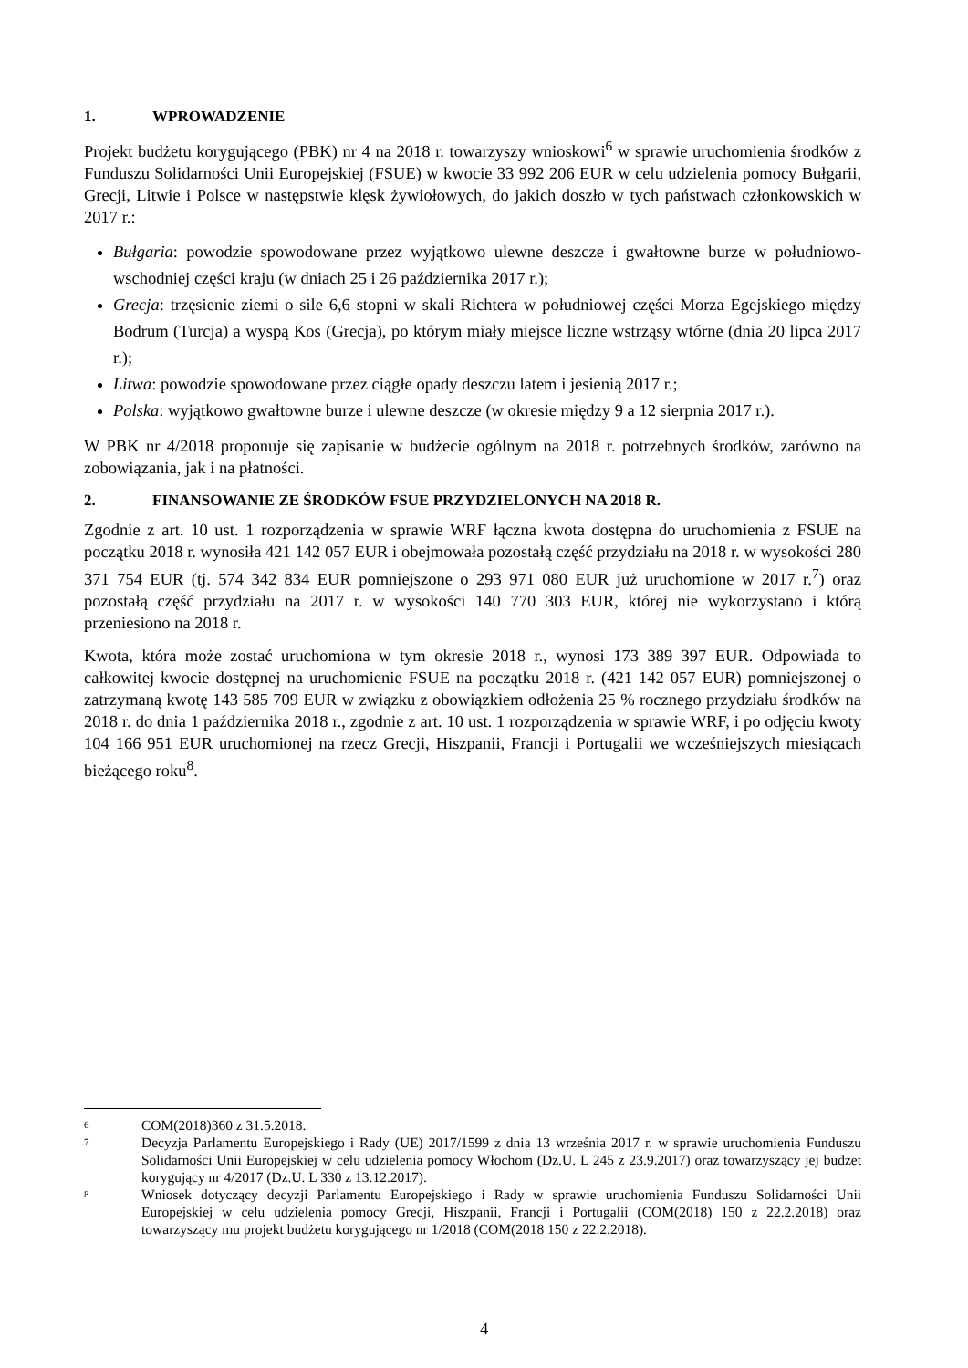1. WPROWADZENIE
Projekt budżetu korygującego (PBK) nr 4 na 2018 r. towarzyszy wnioskowi<sup>6</sup> w sprawie uruchomienia środków z Funduszu Solidarności Unii Europejskiej (FSUE) w kwocie 33 992 206 EUR w celu udzielenia pomocy Bułgarii, Grecji, Litwie i Polsce w następstwie klęsk żywiołowych, do jakich doszło w tych państwach członkowskich w 2017 r.:
Bułgaria: powodzie spowodowane przez wyjątkowo ulewne deszcze i gwałtowne burze w południowo-wschodniej części kraju (w dniach 25 i 26 października 2017 r.);
Grecja: trzęsienie ziemi o sile 6,6 stopni w skali Richtera w południowej części Morza Egejskiego między Bodrum (Turcja) a wyspą Kos (Grecja), po którym miały miejsce liczne wstrząsy wtórne (dnia 20 lipca 2017 r.);
Litwa: powodzie spowodowane przez ciągłe opady deszczu latem i jesienią 2017 r.;
Polska: wyjątkowo gwałtowne burze i ulewne deszcze (w okresie między 9 a 12 sierpnia 2017 r.).
W PBK nr 4/2018 proponuje się zapisanie w budżecie ogólnym na 2018 r. potrzebnych środków, zarówno na zobowiązania, jak i na płatności.
2. FINANSOWANIE ZE ŚRODKÓW FSUE PRZYDZIELONYCH NA 2018 R.
Zgodnie z art. 10 ust. 1 rozporządzenia w sprawie WRF łączna kwota dostępna do uruchomienia z FSUE na początku 2018 r. wynosiła 421 142 057 EUR i obejmowała pozostałą część przydziału na 2018 r. w wysokości 280 371 754 EUR (tj. 574 342 834 EUR pomniejszone o 293 971 080 EUR już uruchomione w 2017 r.<sup>7</sup>) oraz pozostałą część przydziału na 2017 r. w wysokości 140 770 303 EUR, której nie wykorzystano i którą przeniesiono na 2018 r.
Kwota, która może zostać uruchomiona w tym okresie 2018 r., wynosi 173 389 397 EUR. Odpowiada to całkowitej kwocie dostępnej na uruchomienie FSUE na początku 2018 r. (421 142 057 EUR) pomniejszonej o zatrzymaną kwotę 143 585 709 EUR w związku z obowiązkiem odłożenia 25 % rocznego przydziału środków na 2018 r. do dnia 1 października 2018 r., zgodnie z art. 10 ust. 1 rozporządzenia w sprawie WRF, i po odjęciu kwoty 104 166 951 EUR uruchomionej na rzecz Grecji, Hiszpanii, Francji i Portugalii we wcześniejszych miesiącach bieżącego roku<sup>8</sup>.
6 COM(2018)360 z 31.5.2018.
7 Decyzja Parlamentu Europejskiego i Rady (UE) 2017/1599 z dnia 13 września 2017 r. w sprawie uruchomienia Funduszu Solidarności Unii Europejskiej w celu udzielenia pomocy Włochom (Dz.U. L 245 z 23.9.2017) oraz towarzyszący jej budżet korygujący nr 4/2017 (Dz.U. L 330 z 13.12.2017).
8 Wniosek dotyczący decyzji Parlamentu Europejskiego i Rady w sprawie uruchomienia Funduszu Solidarności Unii Europejskiej w celu udzielenia pomocy Grecji, Hiszpanii, Francji i Portugalii (COM(2018) 150 z 22.2.2018) oraz towarzyszący mu projekt budżetu korygującego nr 1/2018 (COM(2018 150 z 22.2.2018).
4